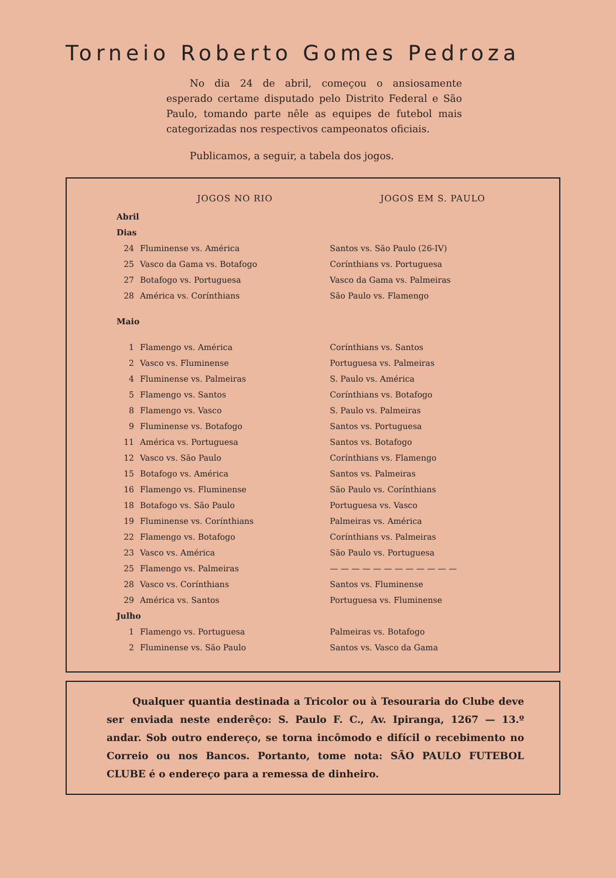Torneio Roberto Gomes Pedroza
No dia 24 de abril, começou o ansiosamente esperado certame disputado pelo Distrito Federal e São Paulo, tomando parte nêle as equipes de futebol mais categorizadas nos respectivos campeonatos oficiais.
Publicamos, a seguir, a tabela dos jogos.
| | JOGOS NO RIO | JOGOS EM S. PAULO |
| --- | --- | --- |
| Abril | | |
| Dias | | |
| 24 | Fluminense vs. América | Santos vs. São Paulo (26-IV) |
| 25 | Vasco da Gama vs. Botafogo | Corínthians vs. Portuguesa |
| 27 | Botafogo vs. Portuguesa | Vasco da Gama vs. Palmeiras |
| 28 | América vs. Corínthians | São Paulo vs. Flamengo |
| Maio | | |
| 1 | Flamengo vs. América | Corínthians vs. Santos |
| 2 | Vasco vs. Fluminense | Portuguesa vs. Palmeiras |
| 4 | Fluminense vs. Palmeiras | S. Paulo vs. América |
| 5 | Flamengo vs. Santos | Corínthians vs. Botafogo |
| 8 | Flamengo vs. Vasco | S. Paulo vs. Palmeiras |
| 9 | Fluminense vs. Botafogo | Santos vs. Portuguesa |
| 11 | América vs. Portuguesa | Santos vs. Botafogo |
| 12 | Vasco vs. São Paulo | Corínthians vs. Flamengo |
| 15 | Botafogo vs. América | Santos vs. Palmeiras |
| 16 | Flamengo vs. Fluminense | São Paulo vs. Corínthians |
| 18 | Botafogo vs. São Paulo | Portuguesa vs. Vasco |
| 19 | Fluminense vs. Corínthians | Palmeiras vs. América |
| 22 | Flamengo vs. Botafogo | Corínthians vs. Palmeiras |
| 23 | Vasco vs. América | São Paulo vs. Portuguesa |
| 25 | Flamengo vs. Palmeiras | — — — — — — — — — — — — |
| 28 | Vasco vs. Corínthians | Santos vs. Fluminense |
| 29 | América vs. Santos | Portuguesa vs. Fluminense |
| Julho | | |
| 1 | Flamengo vs. Portuguesa | Palmeiras vs. Botafogo |
| 2 | Fluminense vs. São Paulo | Santos vs. Vasco da Gama |
Qualquer quantia destinada a Tricolor ou à Tesouraria do Clube deve ser enviada neste enderêço: S. Paulo F. C., Av. Ipiranga, 1267 — 13.º andar. Sob outro endereço, se torna incômodo e difícil o recebimento no Correio ou nos Bancos. Portanto, tome nota: SÃO PAULO FUTEBOL CLUBE é o endereço para a remessa de dinheiro.